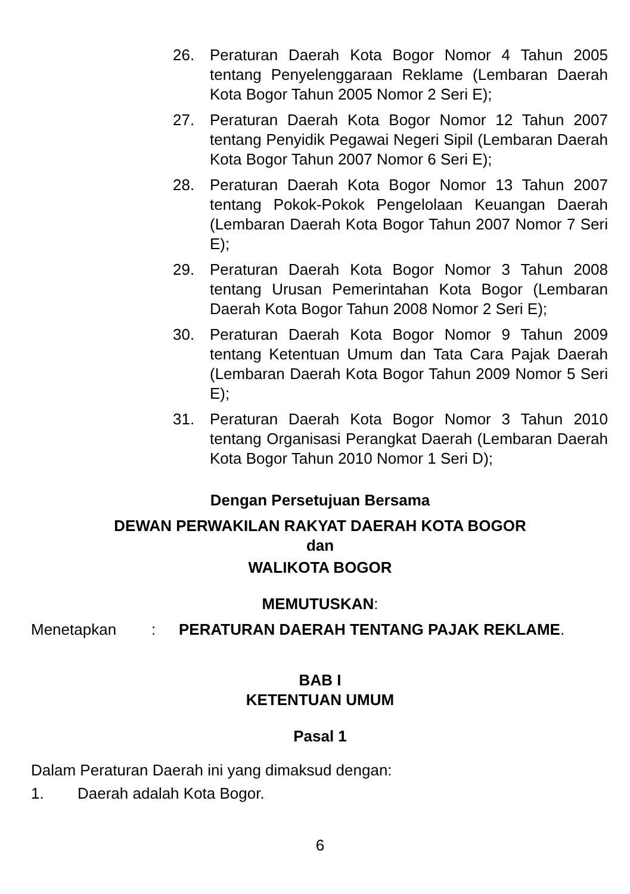26. Peraturan Daerah Kota Bogor Nomor 4 Tahun 2005 tentang Penyelenggaraan Reklame (Lembaran Daerah Kota Bogor Tahun 2005 Nomor 2 Seri E);
27. Peraturan Daerah Kota Bogor Nomor 12 Tahun 2007 tentang Penyidik Pegawai Negeri Sipil (Lembaran Daerah Kota Bogor Tahun 2007 Nomor 6 Seri E);
28. Peraturan Daerah Kota Bogor Nomor 13 Tahun 2007 tentang Pokok-Pokok Pengelolaan Keuangan Daerah (Lembaran Daerah Kota Bogor Tahun 2007 Nomor 7 Seri E);
29. Peraturan Daerah Kota Bogor Nomor 3 Tahun 2008 tentang Urusan Pemerintahan Kota Bogor (Lembaran Daerah Kota Bogor Tahun 2008 Nomor 2 Seri E);
30. Peraturan Daerah Kota Bogor Nomor 9 Tahun 2009 tentang Ketentuan Umum dan Tata Cara Pajak Daerah (Lembaran Daerah Kota Bogor Tahun 2009 Nomor 5 Seri E);
31. Peraturan Daerah Kota Bogor Nomor 3 Tahun 2010 tentang Organisasi Perangkat Daerah (Lembaran Daerah Kota Bogor Tahun 2010 Nomor 1 Seri D);
Dengan Persetujuan Bersama
DEWAN PERWAKILAN RAKYAT DAERAH KOTA BOGOR
dan
WALIKOTA BOGOR
MEMUTUSKAN:
Menetapkan: PERATURAN DAERAH TENTANG PAJAK REKLAME.
BAB I
KETENTUAN UMUM
Pasal 1
Dalam Peraturan Daerah ini yang dimaksud dengan:
1. Daerah adalah Kota Bogor.
6